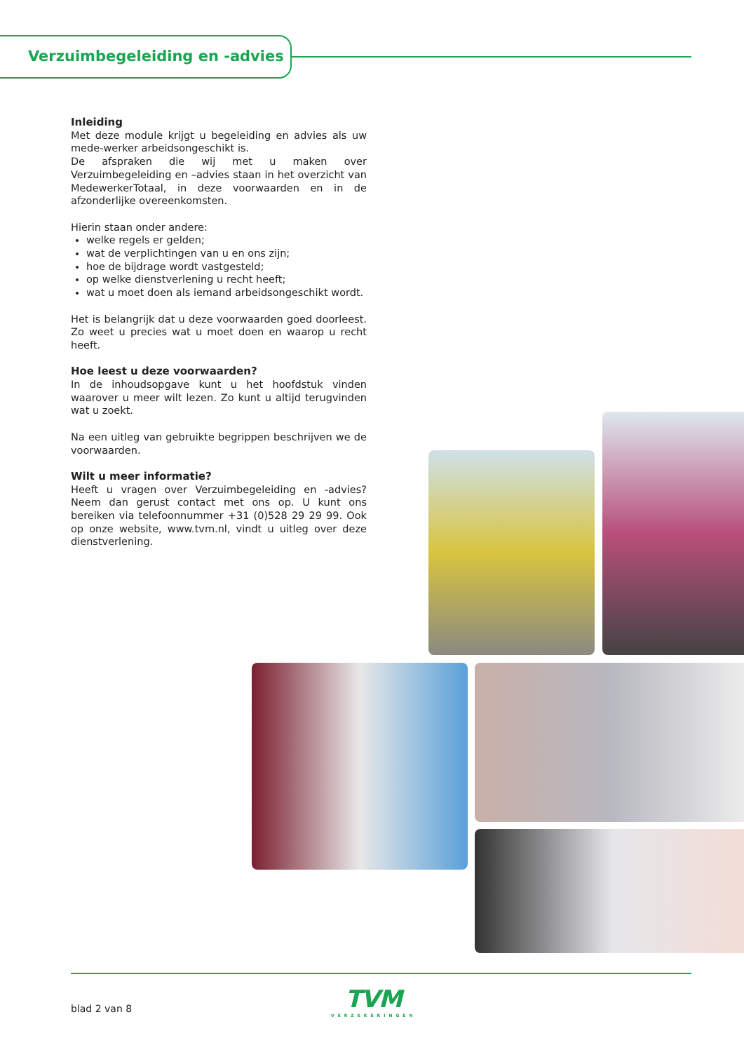Verzuimbegeleiding en -advies
Inleiding
Met deze module krijgt u begeleiding en advies als uw mede-werker arbeidsongeschikt is.
De afspraken die wij met u maken over Verzuimbegeleiding en –advies staan in het overzicht van MedewerkerTotaal, in deze voorwaarden en in de afzonderlijke overeenkomsten.
Hierin staan onder andere:
welke regels er gelden;
wat de verplichtingen van u en ons zijn;
hoe de bijdrage wordt vastgesteld;
op welke dienstverlening u recht heeft;
wat u moet doen als iemand arbeidsongeschikt wordt.
Het is belangrijk dat u deze voorwaarden goed doorleest. Zo weet u precies wat u moet doen en waarop u recht heeft.
Hoe leest u deze voorwaarden?
In de inhoudsopgave kunt u het hoofdstuk vinden waarover u meer wilt lezen. Zo kunt u altijd terugvinden wat u zoekt.
Na een uitleg van gebruikte begrippen beschrijven we de voorwaarden.
Wilt u meer informatie?
Heeft u vragen over Verzuimbegeleiding en -advies? Neem dan gerust contact met ons op. U kunt ons bereiken via telefoonnummer +31 (0)528 29 29 99. Ook op onze website, www.tvm.nl, vindt u uitleg over deze dienstverlening.
blad 2 van 8
TVM
VERZEKERINGEN